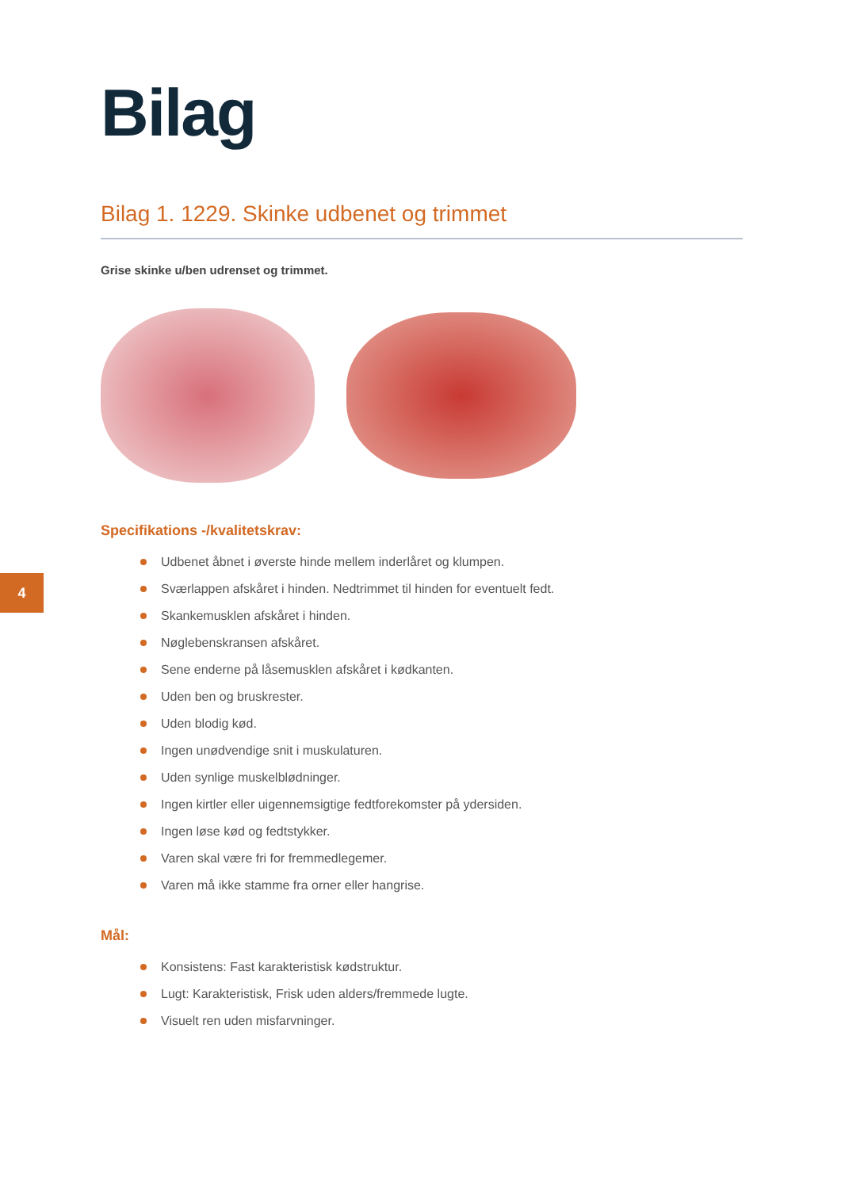4
Bilag
Bilag 1. 1229. Skinke udbenet og trimmet
Grise skinke u/ben udrenset og trimmet.
Specifikations -/kvalitetskrav:
Udbenet åbnet i øverste hinde mellem inderlåret og klumpen.
Sværlappen afskåret i hinden. Nedtrimmet til hinden for eventuelt fedt.
Skankemusklen afskåret i hinden.
Nøglebenskransen afskåret.
Sene enderne på låsemusklen afskåret i kødkanten.
Uden ben og bruskrester.
Uden blodig kød.
Ingen unødvendige snit i muskulaturen.
Uden synlige muskelblødninger.
Ingen kirtler eller uigennemsigtige fedtforekomster på ydersiden.
Ingen løse kød og fedtstykker.
Varen skal være fri for fremmedlegemer.
Varen må ikke stamme fra orner eller hangrise.
Mål:
Konsistens: Fast karakteristisk kødstruktur.
Lugt: Karakteristisk, Frisk uden alders/fremmede lugte.
Visuelt ren uden misfarvninger.